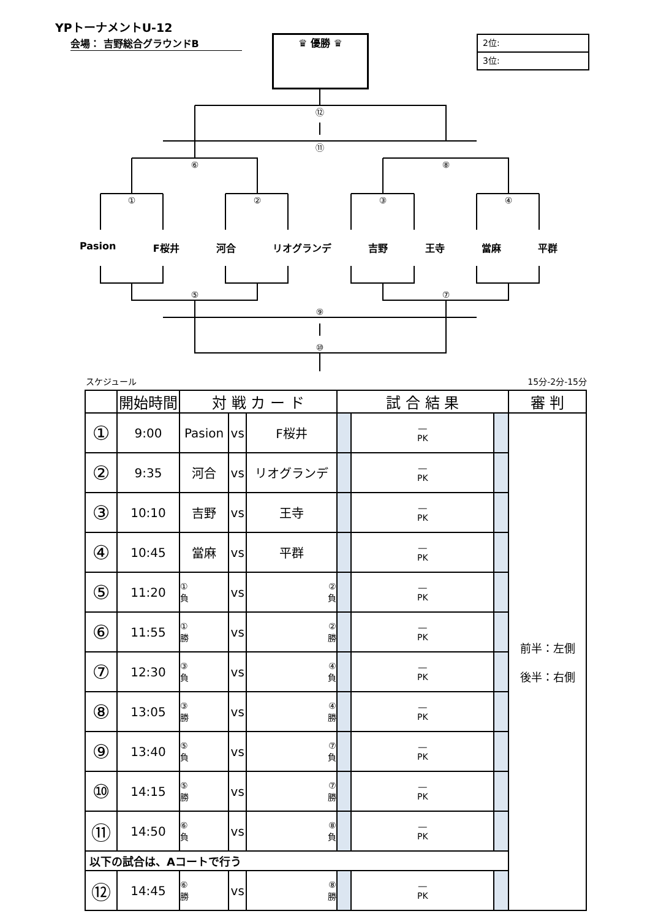YPトーナメントU-12
会場： 吉野総合グラウンドB ♛ 優勝 ♛
2位:
3位:
⑫
⑪
⑥
⑧
①
②
③
④
⑤
⑦
⑨
⑩
Pasion F桜井 河合 リオグランデ 吉野 王寺 當麻 平群
スケジュール 15分-2分-15分
| | 開始時間 | 対 戦 カ ー ド | | | 試 合 結 果 | | | 審 判 |
| --- | --- | --- | --- | --- | --- | --- | --- | --- |
| ① | 9:00 | Pasion | vs | F桜井 | | ― PK | | 前半：左側 後半：右側 |
| ② | 9:35 | 河合 | vs | リオグランデ | | ― PK | | |
| ③ | 10:10 | 吉野 | vs | 王寺 | | ― PK | | |
| ④ | 10:45 | 當麻 | vs | 平群 | | ― PK | | |
| ⑤ | 11:20 | ① 負 | vs | ② 負 | | ― PK | | |
| ⑥ | 11:55 | ① 勝 | vs | ② 勝 | | ― PK | | |
| ⑦ | 12:30 | ③ 負 | vs | ④ 負 | | ― PK | | |
| ⑧ | 13:05 | ③ 勝 | vs | ④ 勝 | | ― PK | | |
| ⑨ | 13:40 | ⑤ 負 | vs | ⑦ 負 | | ― PK | | |
| ⑩ | 14:15 | ⑤ 勝 | vs | ⑦ 勝 | | ― PK | | |
| ⑪ | 14:50 | ⑥ 負 | vs | ⑧ 負 | | ― PK | | |
| 以下の試合は、Aコートで行う | | | | | | | | |
| ⑫ | 14:45 | ⑥ 勝 | vs | ⑧ 勝 | | ― PK | | |